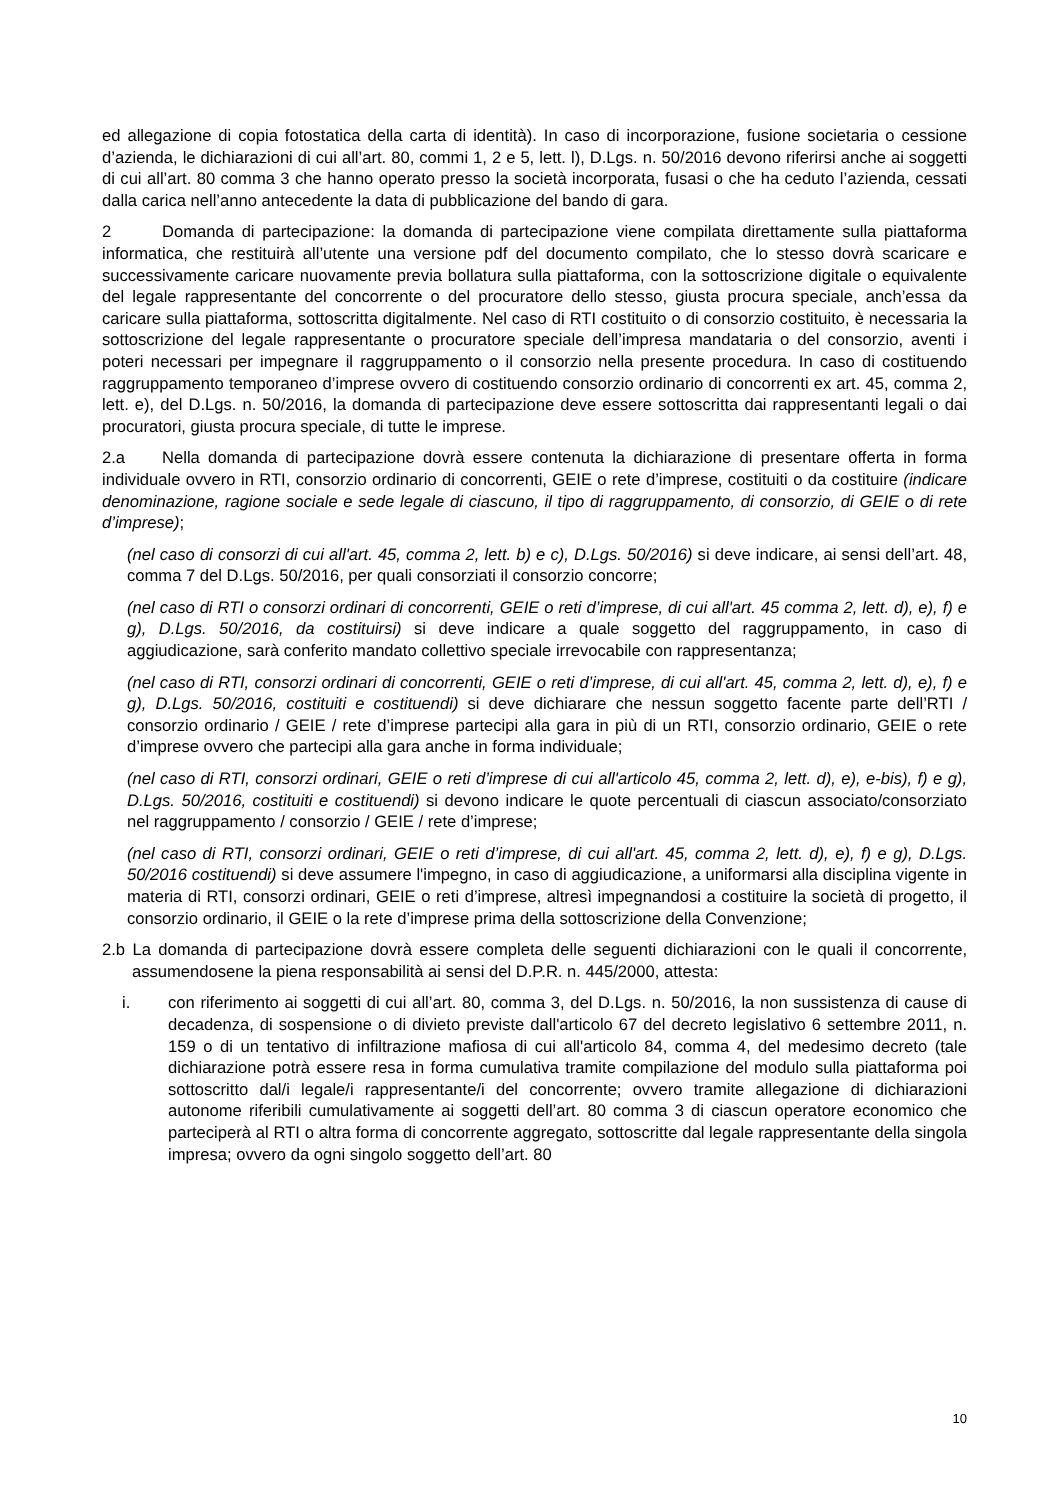ed allegazione di copia fotostatica della carta di identità). In caso di incorporazione, fusione societaria o cessione d’azienda, le dichiarazioni di cui all’art. 80, commi 1, 2 e 5, lett. l), D.Lgs. n. 50/2016 devono riferirsi anche ai soggetti di cui all’art. 80 comma 3 che hanno operato presso la società incorporata, fusasi o che ha ceduto l’azienda, cessati dalla carica nell’anno antecedente la data di pubblicazione del bando di gara.
2 Domanda di partecipazione: la domanda di partecipazione viene compilata direttamente sulla piattaforma informatica, che restituirà all’utente una versione pdf del documento compilato, che lo stesso dovrà scaricare e successivamente caricare nuovamente previa bollatura sulla piattaforma, con la sottoscrizione digitale o equivalente del legale rappresentante del concorrente o del procuratore dello stesso, giusta procura speciale, anch’essa da caricare sulla piattaforma, sottoscritta digitalmente. Nel caso di RTI costituito o di consorzio costituito, è necessaria la sottoscrizione del legale rappresentante o procuratore speciale dell’impresa mandataria o del consorzio, aventi i poteri necessari per impegnare il raggruppamento o il consorzio nella presente procedura. In caso di costituendo raggruppamento temporaneo d’imprese ovvero di costituendo consorzio ordinario di concorrenti ex art. 45, comma 2, lett. e), del D.Lgs. n. 50/2016, la domanda di partecipazione deve essere sottoscritta dai rappresentanti legali o dai procuratori, giusta procura speciale, di tutte le imprese.
2.a Nella domanda di partecipazione dovrà essere contenuta la dichiarazione di presentare offerta in forma individuale ovvero in RTI, consorzio ordinario di concorrenti, GEIE o rete d’imprese, costituiti o da costituire (indicare denominazione, ragione sociale e sede legale di ciascuno, il tipo di raggruppamento, di consorzio, di GEIE o di rete d’imprese);
(nel caso di consorzi di cui all'art. 45, comma 2, lett. b) e c), D.Lgs. 50/2016) si deve indicare, ai sensi dell’art. 48, comma 7 del D.Lgs. 50/2016, per quali consorziati il consorzio concorre;
(nel caso di RTI o consorzi ordinari di concorrenti, GEIE o reti d’imprese, di cui all'art. 45 comma 2, lett. d), e), f) e g), D.Lgs. 50/2016, da costituirsi) si deve indicare a quale soggetto del raggruppamento, in caso di aggiudicazione, sarà conferito mandato collettivo speciale irrevocabile con rappresentanza;
(nel caso di RTI, consorzi ordinari di concorrenti, GEIE o reti d’imprese, di cui all'art. 45, comma 2, lett. d), e), f) e g), D.Lgs. 50/2016, costituiti e costituendi) si deve dichiarare che nessun soggetto facente parte dell’RTI / consorzio ordinario / GEIE / rete d’imprese partecipi alla gara in più di un RTI, consorzio ordinario, GEIE o rete d’imprese ovvero che partecipi alla gara anche in forma individuale;
(nel caso di RTI, consorzi ordinari, GEIE o reti d’imprese di cui all'articolo 45, comma 2, lett. d), e), e-bis), f) e g), D.Lgs. 50/2016, costituiti e costituendi) si devono indicare le quote percentuali di ciascun associato/consorziato nel raggruppamento / consorzio / GEIE / rete d’imprese;
(nel caso di RTI, consorzi ordinari, GEIE o reti d’imprese, di cui all'art. 45, comma 2, lett. d), e), f) e g), D.Lgs. 50/2016 costituendi) si deve assumere l'impegno, in caso di aggiudicazione, a uniformarsi alla disciplina vigente in materia di RTI, consorzi ordinari, GEIE o reti d’imprese, altresì impegnandosi a costituire la società di progetto, il consorzio ordinario, il GEIE o la rete d’imprese prima della sottoscrizione della Convenzione;
2.b La domanda di partecipazione dovrà essere completa delle seguenti dichiarazioni con le quali il concorrente, assumendosene la piena responsabilità ai sensi del D.P.R. n. 445/2000, attesta:
i. con riferimento ai soggetti di cui all’art. 80, comma 3, del D.Lgs. n. 50/2016, la non sussistenza di cause di decadenza, di sospensione o di divieto previste dall'articolo 67 del decreto legislativo 6 settembre 2011, n. 159 o di un tentativo di infiltrazione mafiosa di cui all'articolo 84, comma 4, del medesimo decreto (tale dichiarazione potrà essere resa in forma cumulativa tramite compilazione del modulo sulla piattaforma poi sottoscritto dal/i legale/i rappresentante/i del concorrente; ovvero tramite allegazione di dichiarazioni autonome riferibili cumulativamente ai soggetti dell’art. 80 comma 3 di ciascun operatore economico che parteciperà al RTI o altra forma di concorrente aggregato, sottoscritte dal legale rappresentante della singola impresa; ovvero da ogni singolo soggetto dell’art. 80
10